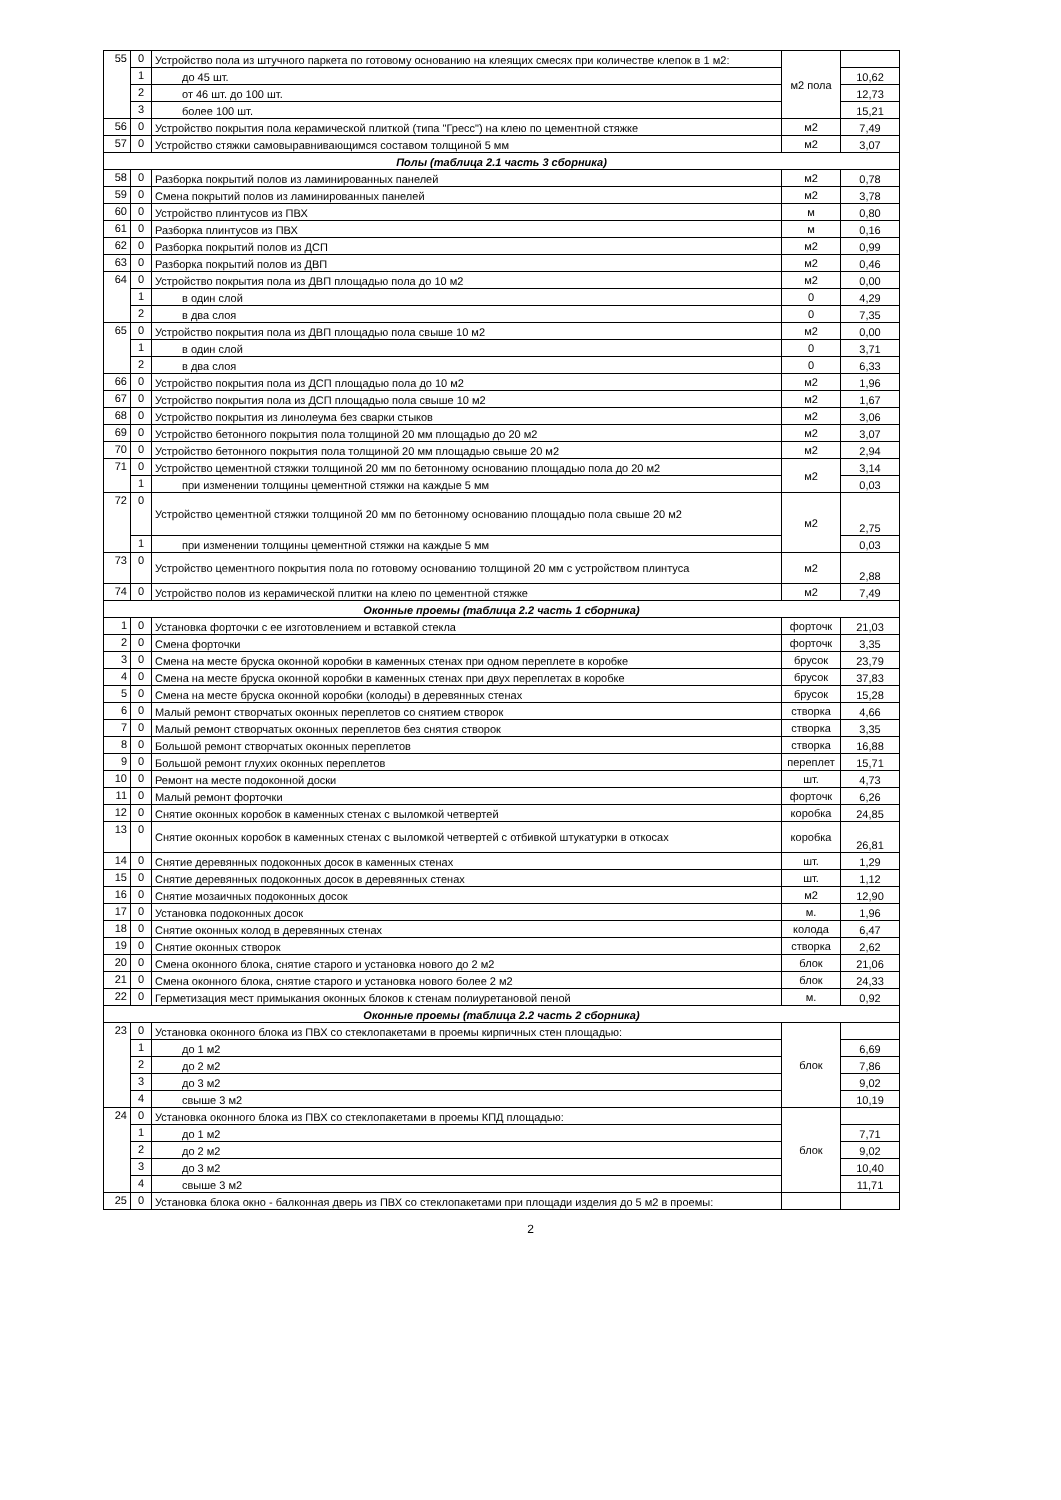| 55 | 0 | Устройство пола из штучного паркета по готовому основанию на клеящих смесях при количестве клепок в 1 м2: | м2 пола | |
| | 1 | до 45 шт. | | 10,62 |
| | 2 | от 46 шт. до 100 шт. | | 12,73 |
| | 3 | более 100 шт. | | 15,21 |
| 56 | 0 | Устройство покрытия пола керамической плиткой (типа "Гресс") на клею по цементной стяжке | м2 | 7,49 |
| 57 | 0 | Устройство стяжки самовыравнивающимся составом толщиной 5 мм | м2 | 3,07 |
| Полы (таблица 2.1 часть 3 сборника) | | | | |
| 58 | 0 | Разборка покрытий полов из ламинированных панелей | м2 | 0,78 |
| 59 | 0 | Смена покрытий полов из ламинированных панелей | м2 | 3,78 |
| 60 | 0 | Устройство плинтусов из ПВХ | м | 0,80 |
| 61 | 0 | Разборка плинтусов из ПВХ | м | 0,16 |
| 62 | 0 | Разборка покрытий полов из ДСП | м2 | 0,99 |
| 63 | 0 | Разборка покрытий полов из ДВП | м2 | 0,46 |
| 64 | 0 | Устройство покрытия пола из ДВП площадью пола до 10 м2 | м2 | 0,00 |
| | 1 | в один слой | 0 | 4,29 |
| | 2 | в два слоя | 0 | 7,35 |
| 65 | 0 | Устройство покрытия пола из ДВП площадью пола свыше 10 м2 | м2 | 0,00 |
| | 1 | в один слой | 0 | 3,71 |
| | 2 | в два слоя | 0 | 6,33 |
| 66 | 0 | Устройство покрытия пола из ДСП площадью пола до 10 м2 | м2 | 1,96 |
| 67 | 0 | Устройство покрытия пола из ДСП площадью пола свыше 10 м2 | м2 | 1,67 |
| 68 | 0 | Устройство покрытия из линолеума без сварки стыков | м2 | 3,06 |
| 69 | 0 | Устройство бетонного покрытия пола толщиной 20 мм площадью до 20 м2 | м2 | 3,07 |
| 70 | 0 | Устройство бетонного покрытия пола толщиной 20 мм площадью свыше 20 м2 | м2 | 2,94 |
| 71 | 0 | Устройство цементной стяжки толщиной 20 мм по бетонному основанию площадью пола до 20 м2 | м2 | 3,14 |
| | 1 | при изменении толщины цементной стяжки на каждые 5 мм | | 0,03 |
| 72 | 0 | Устройство цементной стяжки толщиной 20 мм по бетонному основанию площадью пола свыше 20 м2 | м2 | 2,75 |
| | 1 | при изменении толщины цементной стяжки на каждые 5 мм | | 0,03 |
| 73 | 0 | Устройство цементного покрытия пола по готовому основанию толщиной 20 мм с устройством плинтуса | м2 | 2,88 |
| 74 | 0 | Устройство полов из керамической плитки на клею по цементной стяжке | м2 | 7,49 |
| Оконные проемы (таблица 2.2 часть 1 сборника) | | | | |
| 1 | 0 | Установка форточки с ее изготовлением и вставкой стекла | форточк | 21,03 |
| 2 | 0 | Смена форточки | форточк | 3,35 |
| 3 | 0 | Смена на месте бруска оконной коробки в каменных стенах при одном переплете в коробке | брусок | 23,79 |
| 4 | 0 | Смена на месте бруска оконной коробки в каменных стенах при двух переплетах в коробке | брусок | 37,83 |
| 5 | 0 | Смена на месте бруска оконной коробки (колоды) в деревянных стенах | брусок | 15,28 |
| 6 | 0 | Малый ремонт створчатых оконных переплетов со снятием створок | створка | 4,66 |
| 7 | 0 | Малый ремонт створчатых оконных переплетов без снятия створок | створка | 3,35 |
| 8 | 0 | Большой ремонт створчатых оконных переплетов | створка | 16,88 |
| 9 | 0 | Большой ремонт глухих оконных переплетов | переплет | 15,71 |
| 10 | 0 | Ремонт на месте подоконной доски | шт. | 4,73 |
| 11 | 0 | Малый ремонт форточки | форточк | 6,26 |
| 12 | 0 | Снятие оконных коробок в каменных стенах с выломкой четвертей | коробка | 24,85 |
| 13 | 0 | Снятие оконных коробок в каменных стенах с выломкой четвертей с отбивкой штукатурки в откосах | коробка | 26,81 |
| 14 | 0 | Снятие деревянных подоконных досок в каменных стенах | шт. | 1,29 |
| 15 | 0 | Снятие деревянных подоконных досок в деревянных стенах | шт. | 1,12 |
| 16 | 0 | Снятие мозаичных подоконных досок | м2 | 12,90 |
| 17 | 0 | Установка подоконных досок | м. | 1,96 |
| 18 | 0 | Снятие оконных колод в деревянных стенах | колода | 6,47 |
| 19 | 0 | Снятие оконных створок | створка | 2,62 |
| 20 | 0 | Смена оконного блока, снятие старого и установка нового до 2 м2 | блок | 21,06 |
| 21 | 0 | Смена оконного блока, снятие старого и установка нового более 2 м2 | блок | 24,33 |
| 22 | 0 | Герметизация мест примыкания оконных блоков к стенам полиуретановой пеной | м. | 0,92 |
| Оконные проемы (таблица 2.2 часть 2 сборника) | | | | |
| 23 | 0 | Установка оконного блока из ПВХ со стеклопакетами в проемы кирпичных стен площадью: | блок | |
| | 1 | до 1 м2 | | 6,69 |
| | 2 | до 2 м2 | | 7,86 |
| | 3 | до 3 м2 | | 9,02 |
| | 4 | свыше 3 м2 | | 10,19 |
| 24 | 0 | Установка оконного блока из ПВХ со стеклопакетами в проемы КПД площадью: | блок | |
| | 1 | до 1 м2 | | 7,71 |
| | 2 | до 2 м2 | | 9,02 |
| | 3 | до 3 м2 | | 10,40 |
| | 4 | свыше 3 м2 | | 11,71 |
| 25 | 0 | Установка блока окно - балконная дверь из ПВХ со стеклопакетами при площади изделия до 5 м2 в проемы: | | |
2